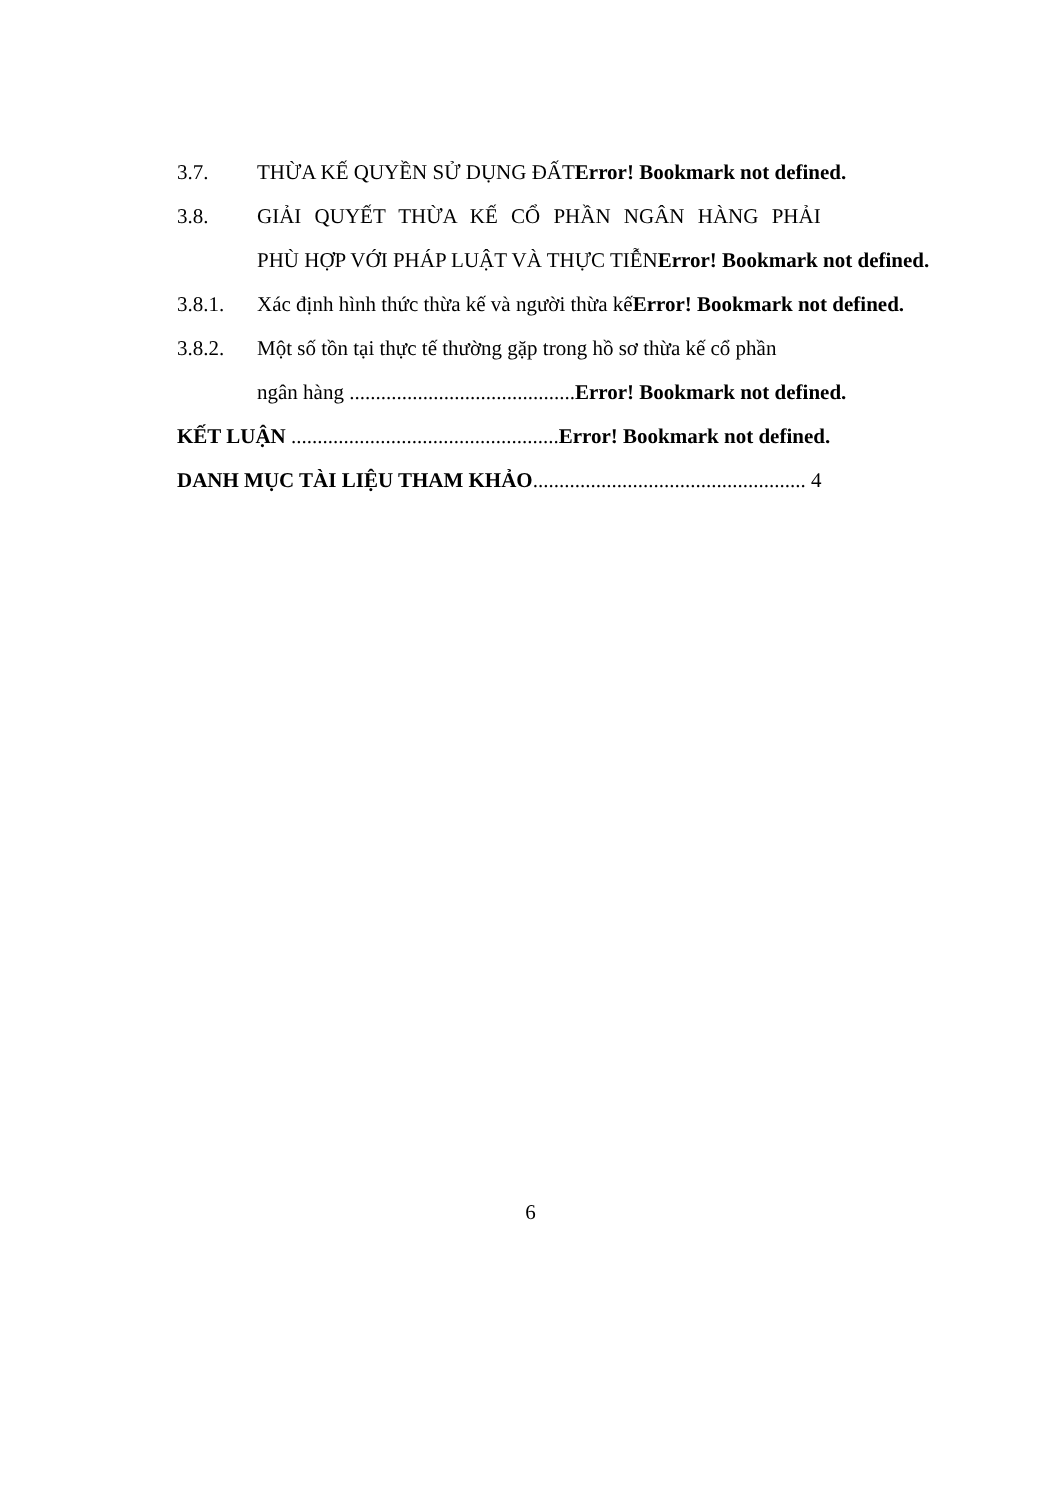3.7. THỪA KẾ QUYỀN SỬ DỤNG ĐẤTError! Bookmark not defined.
3.8. GIẢI QUYẾT THỪA KẾ CỔ PHẦN NGÂN HÀNG PHẢI
PHÙ HỢP VỚI PHÁP LUẬT VÀ THỰC TIỄN Error! Bookmark not defined.
3.8.1. Xác định hình thức thừa kế và người thừa kếError! Bookmark not defined.
3.8.2. Một số tồn tại thực tế thường gặp trong hồ sơ thừa kế cổ phần
ngân hàng ........................................... Error! Bookmark not defined.
KẾT LUẬN ................................................... Error! Bookmark not defined.
DANH MỤC TÀI LIỆU THAM KHẢO.................................................... 4
6